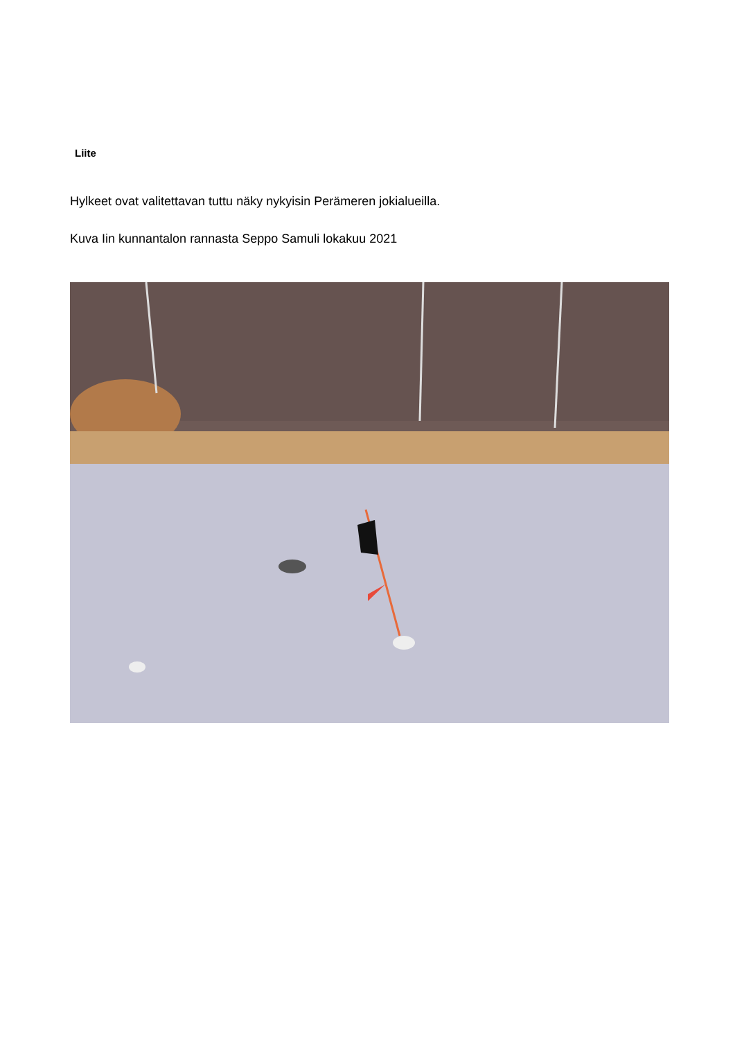Liite
Hylkeet ovat valitettavan tuttu näky nykyisin Perämeren jokialueilla.
Kuva Iin kunnantalon rannasta Seppo Samuli lokakuu 2021